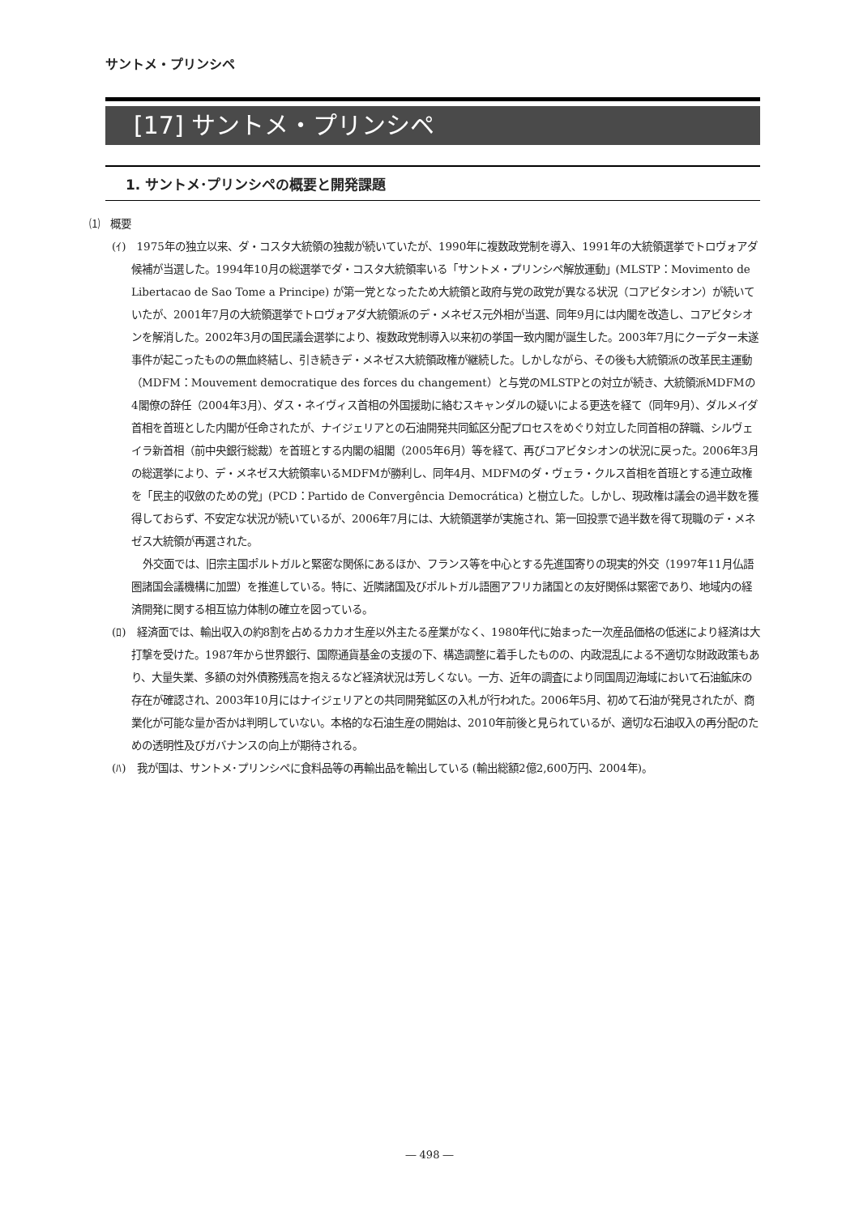サントメ・プリンシペ
[17] サントメ・プリンシペ
1. サントメ･プリンシペの概要と開発課題
⑴　概要
(ｲ)　1975年の独立以来、ダ・コスタ大統領の独裁が続いていたが、1990年に複数政党制を導入、1991年の大統領選挙でトロヴォアダ候補が当選した。1994年10月の総選挙でダ・コスタ大統領率いる「サントメ・プリンシペ解放運動」(MLSTP：Movimento de Libertacao de Sao Tome a Principe) が第一党となったため大統領と政府与党の政党が異なる状況（コアビタシオン）が続いていたが、2001年7月の大統領選挙でトロヴォアダ大統領派のデ・メネゼス元外相が当選、同年9月には内閣を改造し、コアビタシオンを解消した。2002年3月の国民議会選挙により、複数政党制導入以来初の挙国一致内閣が誕生した。2003年7月にクーデター未遂事件が起こったものの無血終結し、引き続きデ・メネゼス大統領政権が継続した。しかしながら、その後も大統領派の改革民主運動（MDFM：Mouvement democratique des forces du changement）と与党のMLSTPとの対立が続き、大統領派MDFMの4閣僚の辞任（2004年3月）、ダス・ネイヴィス首相の外国援助に絡むスキャンダルの疑いによる更迭を経て（同年9月）、ダルメイダ首相を首班とした内閣が任命されたが、ナイジェリアとの石油開発共同鉱区分配プロセスをめぐり対立した同首相の辞職、シルヴェイラ新首相（前中央銀行総裁）を首班とする内閣の組閣（2005年6月）等を経て、再びコアビタシオンの状況に戻った。2006年3月の総選挙により、デ・メネゼス大統領率いるMDFMが勝利し、同年4月、MDFMのダ・ヴェラ・クルス首相を首班とする連立政権を「民主的収斂のための党」(PCD：Partido de Convergência Democrática) と樹立した。しかし、現政権は議会の過半数を獲得しておらず、不安定な状況が続いているが、2006年7月には、大統領選挙が実施され、第一回投票で過半数を得て現職のデ・メネゼス大統領が再選された。
外交面では、旧宗主国ポルトガルと緊密な関係にあるほか、フランス等を中心とする先進国寄りの現実的外交（1997年11月仏語圏諸国会議機構に加盟）を推進している。特に、近隣諸国及びポルトガル語圏アフリカ諸国との友好関係は緊密であり、地域内の経済開発に関する相互協力体制の確立を図っている。
(ﾛ)　経済面では、輸出収入の約8割を占めるカカオ生産以外主たる産業がなく、1980年代に始まった一次産品価格の低迷により経済は大打撃を受けた。1987年から世界銀行、国際通貨基金の支援の下、構造調整に着手したものの、内政混乱による不適切な財政政策もあり、大量失業、多額の対外債務残高を抱えるなど経済状況は芳しくない。一方、近年の調査により同国周辺海域において石油鉱床の存在が確認され、2003年10月にはナイジェリアとの共同開発鉱区の入札が行われた。2006年5月、初めて石油が発見されたが、商業化が可能な量か否かは判明していない。本格的な石油生産の開始は、2010年前後と見られているが、適切な石油収入の再分配のための透明性及びガバナンスの向上が期待される。
(ﾊ)　我が国は、サントメ･プリンシペに食料品等の再輸出品を輸出している (輸出総額2億2,600万円、2004年)。
― 498 ―